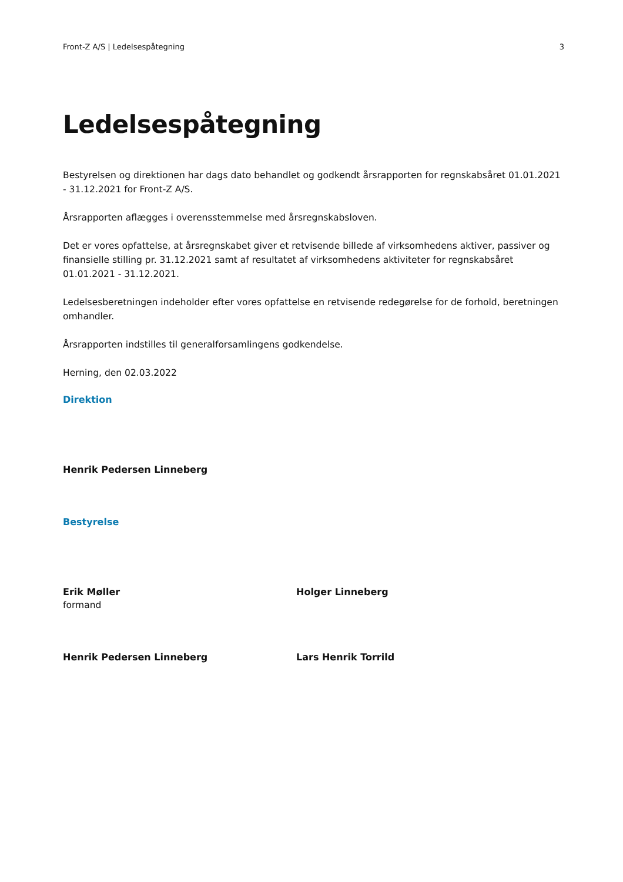Front-Z A/S | Ledelsespåtegning 3
Ledelsespåtegning
Bestyrelsen og direktionen har dags dato behandlet og godkendt årsrapporten for regnskabsåret 01.01.2021 - 31.12.2021 for Front-Z A/S.
Årsrapporten aflægges i overensstemmelse med årsregnskabsloven.
Det er vores opfattelse, at årsregnskabet giver et retvisende billede af virksomhedens aktiver, passiver og finansielle stilling pr. 31.12.2021 samt af resultatet af virksomhedens aktiviteter for regnskabsåret 01.01.2021 - 31.12.2021.
Ledelsesberetningen indeholder efter vores opfattelse en retvisende redegørelse for de forhold, beretningen omhandler.
Årsrapporten indstilles til generalforsamlingens godkendelse.
Herning, den 02.03.2022
Direktion
Henrik Pedersen Linneberg
Bestyrelse
Erik Møller
formand
Holger Linneberg
Henrik Pedersen Linneberg
Lars Henrik Torrild